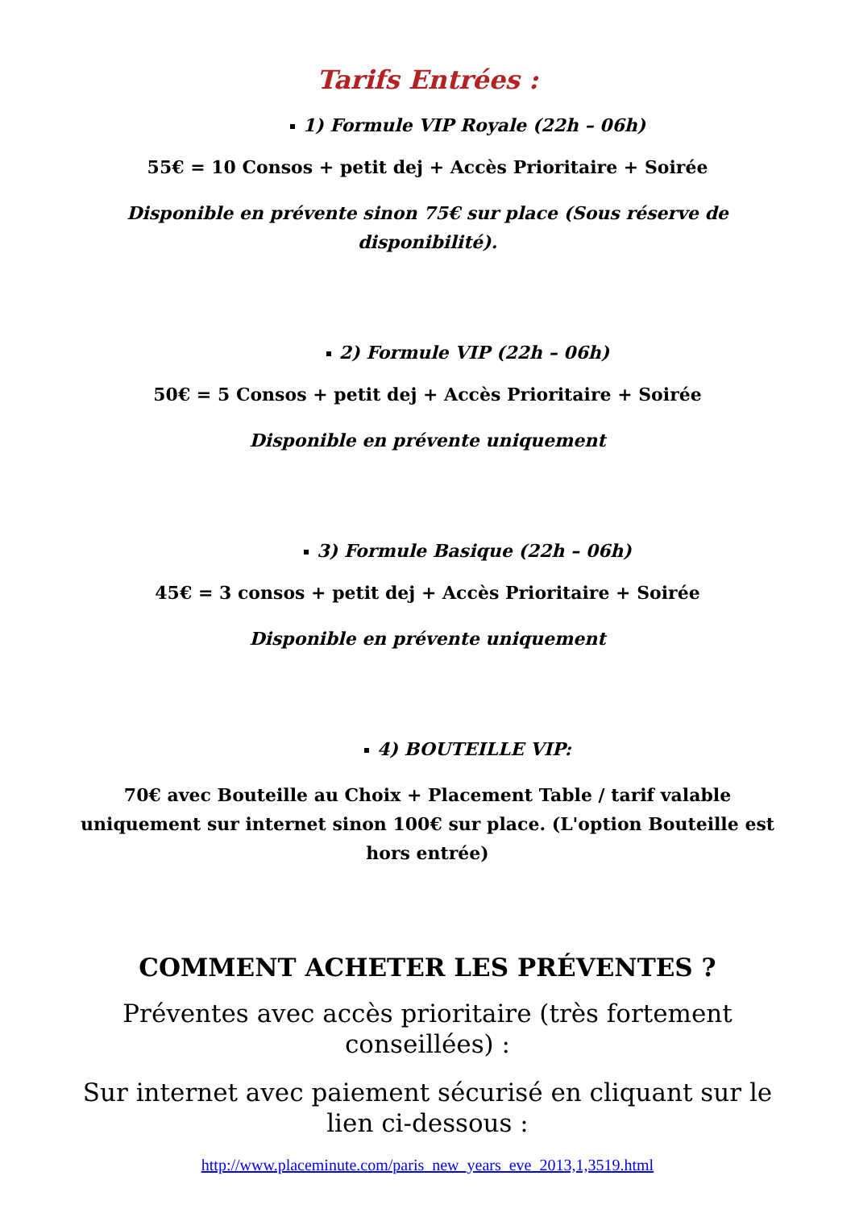Tarifs Entrées :
1) Formule VIP Royale (22h – 06h)
55€ = 10 Consos + petit dej + Accès Prioritaire + Soirée
Disponible en prévente sinon 75€ sur place (Sous réserve de disponibilité).
2) Formule VIP (22h – 06h)
50€ = 5 Consos + petit dej + Accès Prioritaire + Soirée
Disponible en prévente uniquement
3) Formule Basique (22h – 06h)
45€ = 3 consos + petit dej + Accès Prioritaire + Soirée
Disponible en prévente uniquement
4) BOUTEILLE VIP:
70€ avec Bouteille au Choix + Placement Table / tarif valable uniquement sur internet sinon 100€ sur place. (L'option Bouteille est hors entrée)
COMMENT ACHETER LES PRÉVENTES ?
Préventes avec accès prioritaire (très fortement conseillées) :
Sur internet avec paiement sécurisé en cliquant sur le lien ci-dessous :
http://www.placeminute.com/paris_new_years_eve_2013,1,3519.html